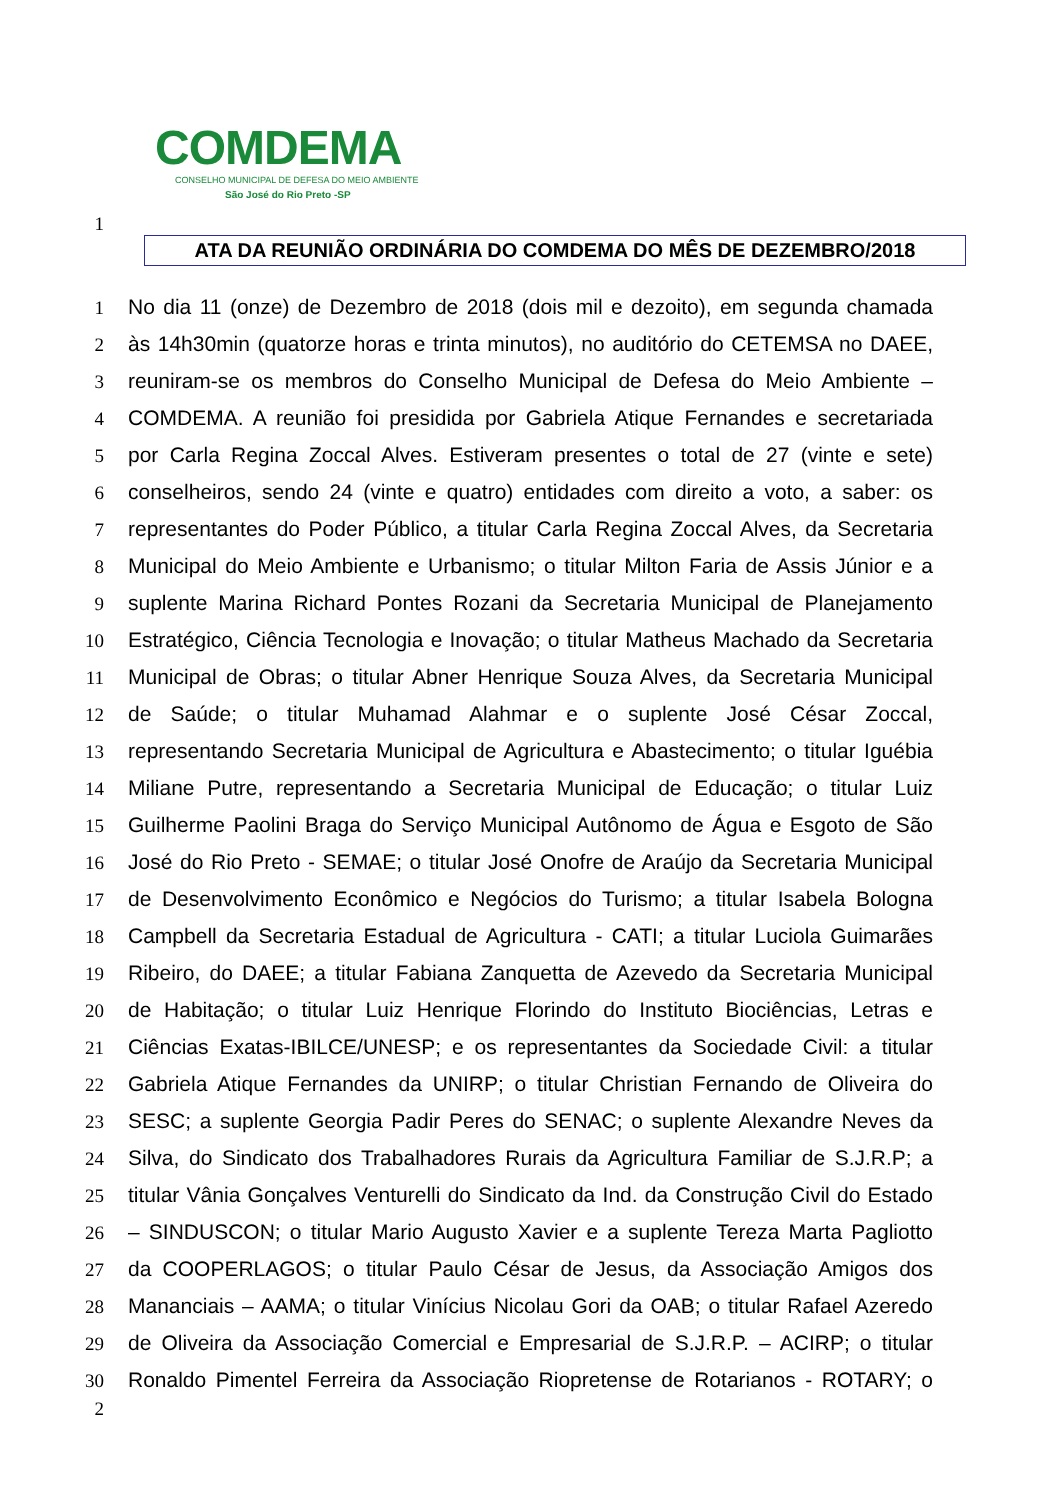COMDEMA
CONSELHO MUNICIPAL DE DEFESA DO MEIO AMBIENTE
São José do Rio Preto -SP
1
ATA DA REUNIÃO ORDINÁRIA DO COMDEMA DO MÊS DE DEZEMBRO/2018
1
No dia 11 (onze) de Dezembro de 2018 (dois mil e dezoito), em segunda chamada
2
às 14h30min (quatorze horas e trinta minutos), no auditório do CETEMSA no DAEE,
3
reuniram-se os membros do Conselho Municipal de Defesa do Meio Ambiente –
4
COMDEMA. A reunião foi presidida por Gabriela Atique Fernandes e secretariada
5
por Carla Regina Zoccal Alves. Estiveram presentes o total de 27 (vinte e sete)
6
conselheiros, sendo 24 (vinte e quatro) entidades com direito a voto, a saber: os
7
representantes do Poder Público, a titular Carla Regina Zoccal Alves, da Secretaria
8
Municipal do Meio Ambiente e Urbanismo; o titular Milton Faria de Assis Júnior e a
9
suplente Marina Richard Pontes Rozani da Secretaria Municipal de Planejamento
10
Estratégico, Ciência Tecnologia e Inovação; o titular Matheus Machado da Secretaria
11
Municipal de Obras; o titular Abner Henrique Souza Alves, da Secretaria Municipal
12
de Saúde; o titular Muhamad Alahmar e o suplente José César Zoccal,
13
representando Secretaria Municipal de Agricultura e Abastecimento; o titular Iguébia
14
Miliane Putre, representando a Secretaria Municipal de Educação; o titular Luiz
15
Guilherme Paolini Braga do Serviço Municipal Autônomo de Água e Esgoto de São
16
José do Rio Preto - SEMAE; o titular José Onofre de Araújo da Secretaria Municipal
17
de Desenvolvimento Econômico e Negócios do Turismo; a titular Isabela Bologna
18
Campbell da Secretaria Estadual de Agricultura - CATI; a titular Luciola Guimarães
19
Ribeiro, do DAEE; a titular Fabiana Zanquetta de Azevedo da Secretaria Municipal
20
de Habitação; o titular Luiz Henrique Florindo do Instituto Biociências, Letras e
21
Ciências Exatas-IBILCE/UNESP; e os representantes da Sociedade Civil: a titular
22
Gabriela Atique Fernandes da UNIRP; o titular Christian Fernando de Oliveira do
23
SESC; a suplente Georgia Padir Peres do SENAC; o suplente Alexandre Neves da
24
Silva, do Sindicato dos Trabalhadores Rurais da Agricultura Familiar de S.J.R.P; a
25
titular Vânia Gonçalves Venturelli do Sindicato da Ind. da Construção Civil do Estado
26
– SINDUSCON; o titular Mario Augusto Xavier e a suplente Tereza Marta Pagliotto
27
da COOPERLAGOS; o titular Paulo César de Jesus, da Associação Amigos dos
28
Mananciais – AAMA; o titular Vinícius Nicolau Gori da OAB; o titular Rafael Azeredo
29
de Oliveira da Associação Comercial e Empresarial de S.J.R.P. – ACIRP; o titular
30
Ronaldo Pimentel Ferreira da Associação Riopretense de Rotarianos - ROTARY; o
2